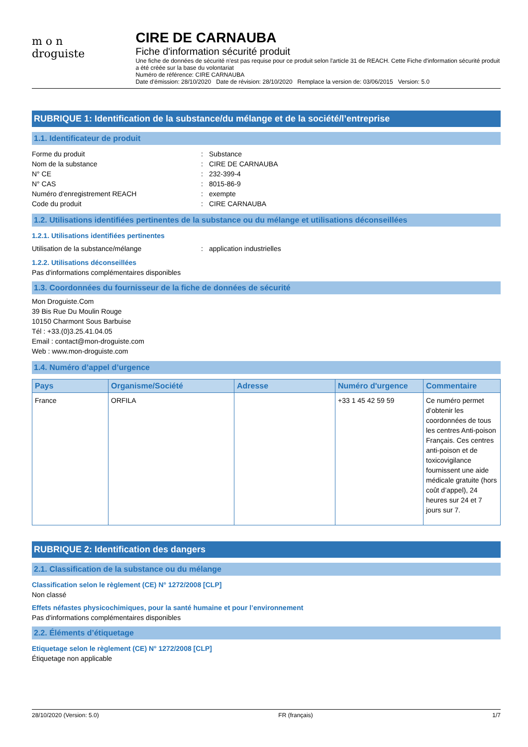m o n
droguiste
CIRE DE CARNAUBA
Fiche d'information sécurité produit
Une fiche de données de sécurité n'est pas requise pour ce produit selon l'article 31 de REACH. Cette Fiche d'information sécurité produit a été créée sur la base du volontariat
Numéro de référence: CIRE CARNAUBA
Date d'émission: 28/10/2020 Date de révision: 28/10/2020 Remplace la version de: 03/06/2015 Version: 5.0
RUBRIQUE 1: Identification de la substance/du mélange et de la société/l’entreprise
1.1. Identificateur de produit
Forme du produit: Substance
Nom de la substance: CIRE DE CARNAUBA
N° CE: 232-399-4
N° CAS: 8015-86-9
Numéro d'enregistrement REACH: exempte
Code du produit: CIRE CARNAUBA
1.2. Utilisations identifiées pertinentes de la substance ou du mélange et utilisations déconseillées
1.2.1. Utilisations identifiées pertinentes
Utilisation de la substance/mélange: application industrielles
1.2.2. Utilisations déconseillées
Pas d'informations complémentaires disponibles
1.3. Coordonnées du fournisseur de la fiche de données de sécurité
Mon Droguiste.Com
39 Bis Rue Du Moulin Rouge
10150 Charmont Sous Barbuise
Tél : +33.(0)3.25.41.04.05
Email : contact@mon-droguiste.com
Web : www.mon-droguiste.com
1.4. Numéro d’appel d’urgence
| Pays | Organisme/Société | Adresse | Numéro d'urgence | Commentaire |
| --- | --- | --- | --- | --- |
| France | ORFILA | | +33 1 45 42 59 59 | Ce numéro permet d’obtenir les coordonnées de tous les centres Anti-poison Français. Ces centres anti-poison et de toxicovigilance fournissent une aide médicale gratuite (hors coût d’appel), 24 heures sur 24 et 7 jours sur 7. |
RUBRIQUE 2: Identification des dangers
2.1. Classification de la substance ou du mélange
Classification selon le règlement (CE) N° 1272/2008 [CLP]
Non classé
Effets néfastes physicochimiques, pour la santé humaine et pour l’environnement
Pas d'informations complémentaires disponibles
2.2. Éléments d’étiquetage
Etiquetage selon le règlement (CE) N° 1272/2008 [CLP]
Étiquetage non applicable
28/10/2020 (Version: 5.0) FR (français) 1/7